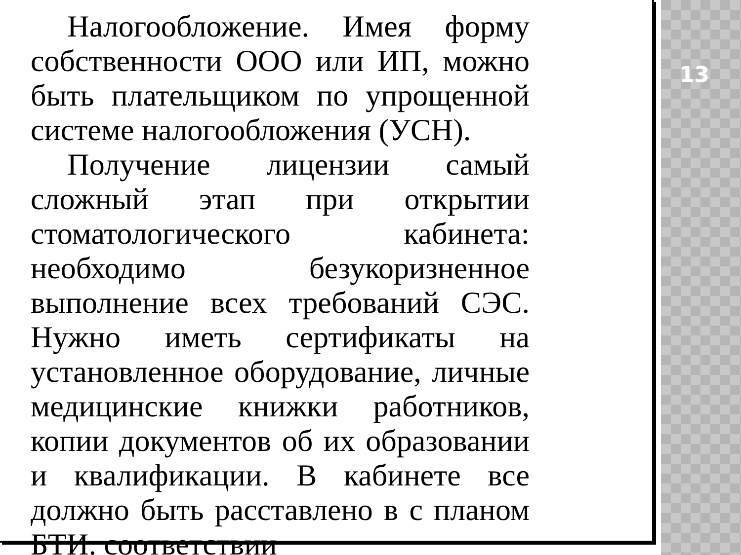13
Налогообложение. Имея форму собственности ООО или ИП, можно быть плательщиком по упрощенной системе налогообложения (УСН).
Получение лицензии самый сложный этап при открытии стоматологического кабинета: необходимо безукоризненное выполнение всех требований СЭС. Нужно иметь сертификаты на установленное оборудование, личные медицинские книжки работников, копии документов об их образовании и квалификации. В кабинете все должно быть расставлено в с планом БТИ. соответствии